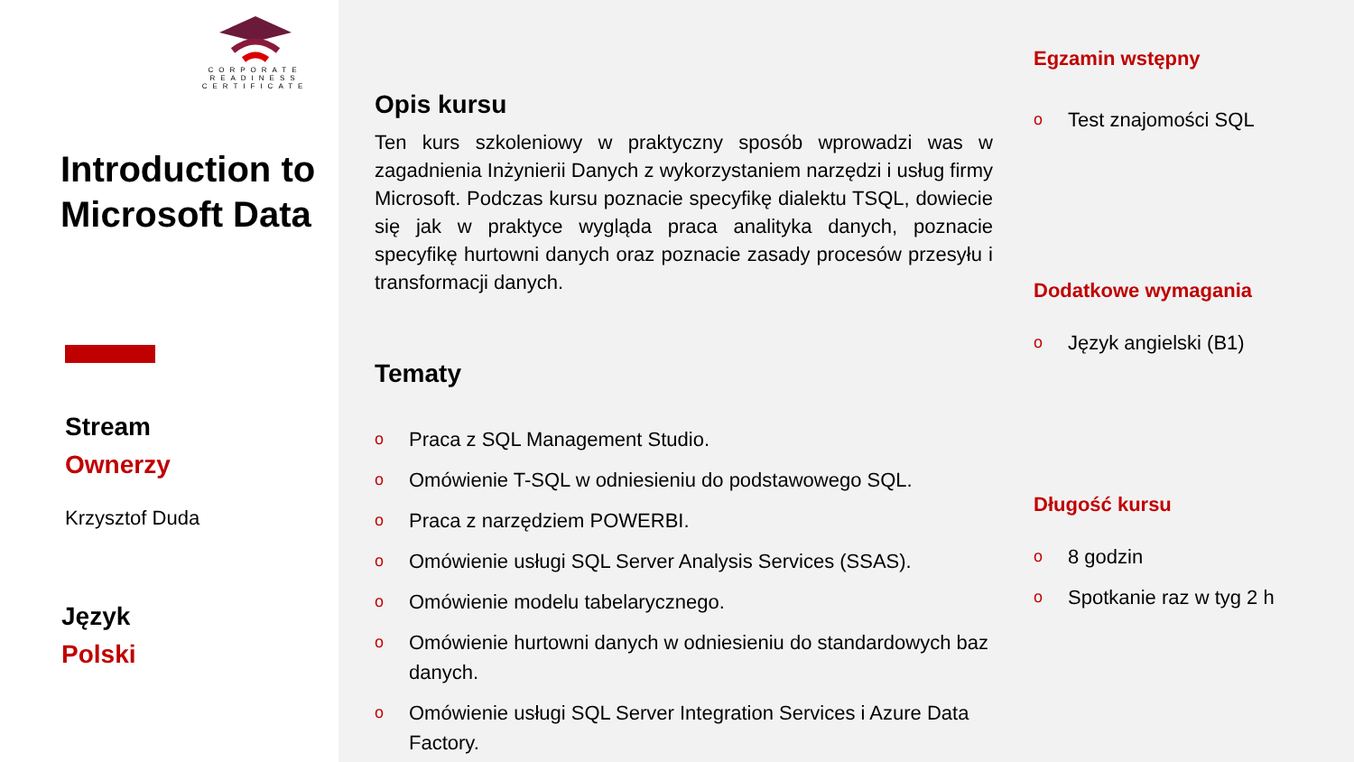CORPORATE READINESS
CERTIFICATE
Introduction to Microsoft Data
Stream
Ownerzy
Krzysztof Duda
Język
Polski
Opis kursu
Ten kurs szkoleniowy w praktyczny sposób wprowadzi was w zagadnienia Inżynierii Danych z wykorzystaniem narzędzi i usług firmy Microsoft. Podczas kursu poznacie specyfikę dialektu TSQL, dowiecie się jak w praktyce wygląda praca analityka danych, poznacie specyfikę hurtowni danych oraz poznacie zasady procesów przesyłu i transformacji danych.
Tematy
o Praca z SQL Management Studio.
o Omówienie T-SQL w odniesieniu do podstawowego SQL.
o Praca z narzędziem POWERBI.
o Omówienie usługi SQL Server Analysis Services (SSAS).
o Omówienie modelu tabelarycznego.
o Omówienie hurtowni danych w odniesieniu do standardowych baz danych.
o Omówienie usługi SQL Server Integration Services i Azure Data Factory.
Egzamin wstępny
o Test znajomości SQL
Dodatkowe wymagania
o Język angielski (B1)
Długość kursu
o 8 godzin
o Spotkanie raz w tyg 2 h